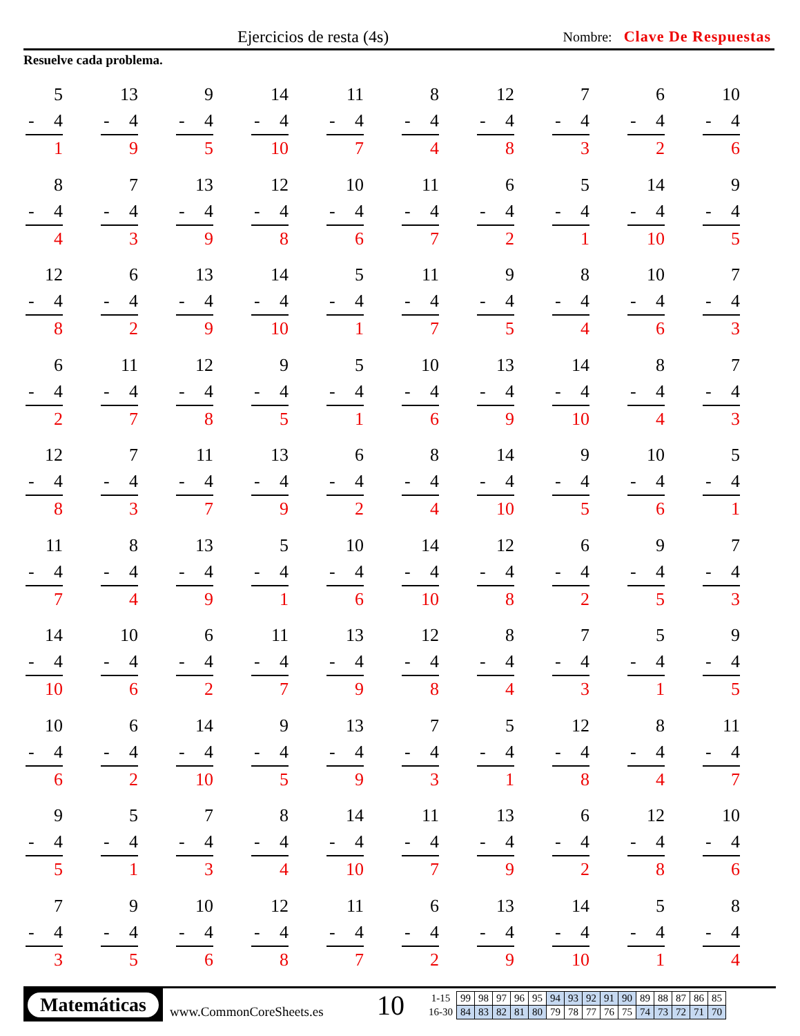Ejercicios de resta (4s) Nombre: Clave De Respuestas
Resuelve cada problema.
5
- 4
1
13
- 4
9
9
- 4
5
14
- 4
10
11
- 4
7
8
- 4
4
12
- 4
8
7
- 4
3
6
- 4
2
10
- 4
6
8
- 4
4
7
- 4
3
13
- 4
9
12
- 4
8
10
- 4
6
11
- 4
7
6
- 4
2
5
- 4
1
14
- 4
10
9
- 4
5
12
- 4
8
6
- 4
2
13
- 4
9
14
- 4
10
5
- 4
1
11
- 4
7
9
- 4
5
8
- 4
4
10
- 4
6
7
- 4
3
6
- 4
2
11
- 4
7
12
- 4
8
9
- 4
5
5
- 4
1
10
- 4
6
13
- 4
9
14
- 4
10
8
- 4
4
7
- 4
3
12
- 4
8
7
- 4
3
11
- 4
7
13
- 4
9
6
- 4
2
8
- 4
4
14
- 4
10
9
- 4
5
10
- 4
6
5
- 4
1
11
- 4
7
8
- 4
4
13
- 4
9
5
- 4
1
10
- 4
6
14
- 4
10
12
- 4
8
6
- 4
2
9
- 4
5
7
- 4
3
14
- 4
10
10
- 4
6
6
- 4
2
11
- 4
7
13
- 4
9
12
- 4
8
8
- 4
4
7
- 4
3
5
- 4
1
9
- 4
5
10
- 4
6
6
- 4
2
14
- 4
10
9
- 4
5
13
- 4
9
7
- 4
3
5
- 4
1
12
- 4
8
8
- 4
4
11
- 4
7
9
- 4
5
5
- 4
1
7
- 4
3
8
- 4
4
14
- 4
10
11
- 4
7
13
- 4
9
6
- 4
2
12
- 4
8
10
- 4
6
7
- 4
3
9
- 4
5
10
- 4
6
12
- 4
8
11
- 4
7
6
- 4
2
13
- 4
9
14
- 4
10
5
- 4
1
8
- 4
4
Matemáticas
www.CommonCoreSheets.es
10
| 1-15 | 99 | 98 | 97 | 96 | 95 | 94 | 93 | 92 | 91 | 90 | 89 | 88 | 87 | 86 | 85 |
| 16-30 | 84 | 83 | 82 | 81 | 80 | 79 | 78 | 77 | 76 | 75 | 74 | 73 | 72 | 71 | 70 |